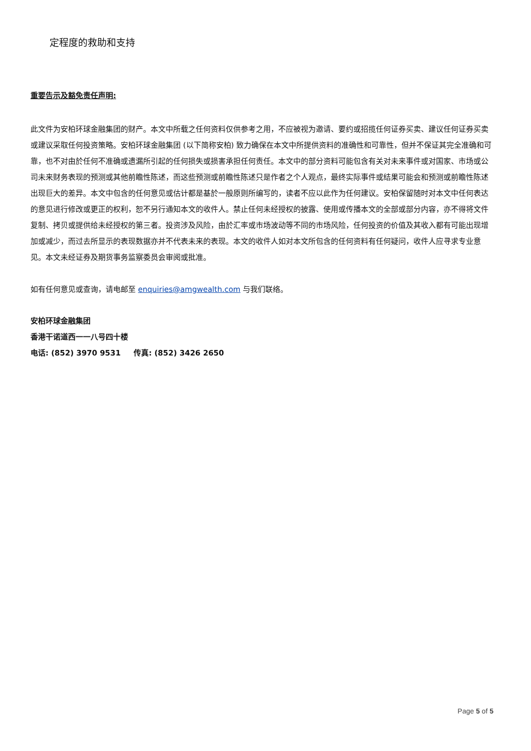定程度的救助和支持
重要告示及豁免责任声明:
此文件为安柏环球金融集团的财产。本文中所载之任何资料仅供参考之用，不应被视为邀请、要约或招揽任何证券买卖、建议任何证券买卖或建议采取任何投资策略。安柏环球金融集团 (以下简称安柏) 致力确保在本文中所提供资料的准确性和可靠性，但并不保证其完全准确和可靠，也不对由於任何不准确或遗漏所引起的任何损失或损害承担任何责任。本文中的部分资料可能包含有关对未来事件或对国家、市场或公司未来财务表现的预测或其他前瞻性陈述，而这些预测或前瞻性陈述只是作者之个人观点，最终实际事件或结果可能会和预测或前瞻性陈述出现巨大的差异。本文中包含的任何意见或估计都是基於一般原则所编写的，读者不应以此作为任何建议。安柏保留随时对本文中任何表达的意见进行修改或更正的权利，恕不另行通知本文的收件人。禁止任何未经授权的披露、使用或传播本文的全部或部分内容，亦不得将文件复制、拷贝或提供给未经授权的第三者。投资涉及风险，由於汇率或市场波动等不同的市场风险，任何投资的价值及其收入都有可能出现增加或减少，而过去所显示的表现数据亦并不代表未来的表现。本文的收件人如对本文所包含的任何资料有任何疑问，收件人应寻求专业意见。本文未经证券及期货事务监察委员会审阅或批准。
如有任何意见或查询，请电邮至 enquiries@amgwealth.com 与我们联络。
安柏环球金融集团
香港干诺道西一一八号四十楼
电话: (852) 3970 9531 传真: (852) 3426 2650
Page 5 of 5